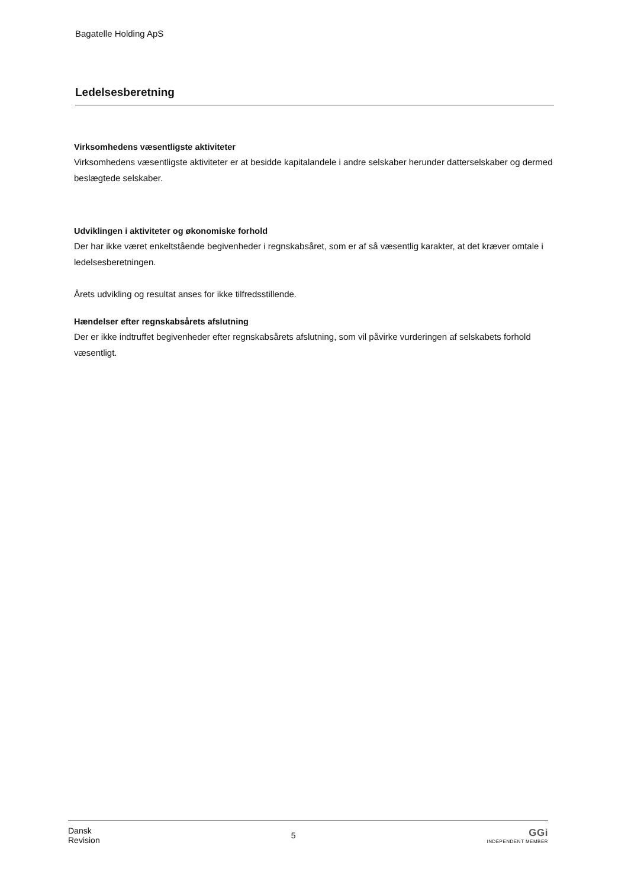Bagatelle Holding ApS
Ledelsesberetning
Virksomhedens væsentligste aktiviteter
Virksomhedens væsentligste aktiviteter er at besidde kapitalandele i andre selskaber herunder datterselskaber og dermed beslægtede selskaber.
Udviklingen i aktiviteter og økonomiske forhold
Der har ikke været enkeltstående begivenheder i regnskabsåret, som er af så væsentlig karakter, at det kræver omtale i ledelsesberetningen.
Årets udvikling og resultat anses for ikke tilfredsstillende.
Hændelser efter regnskabsårets afslutning
Der er ikke indtruffet begivenheder efter regnskabsårets afslutning, som vil påvirke vurderingen af selskabets forhold væsentligt.
Dansk
Revision
5
GGi
INDEPENDENT MEMBER